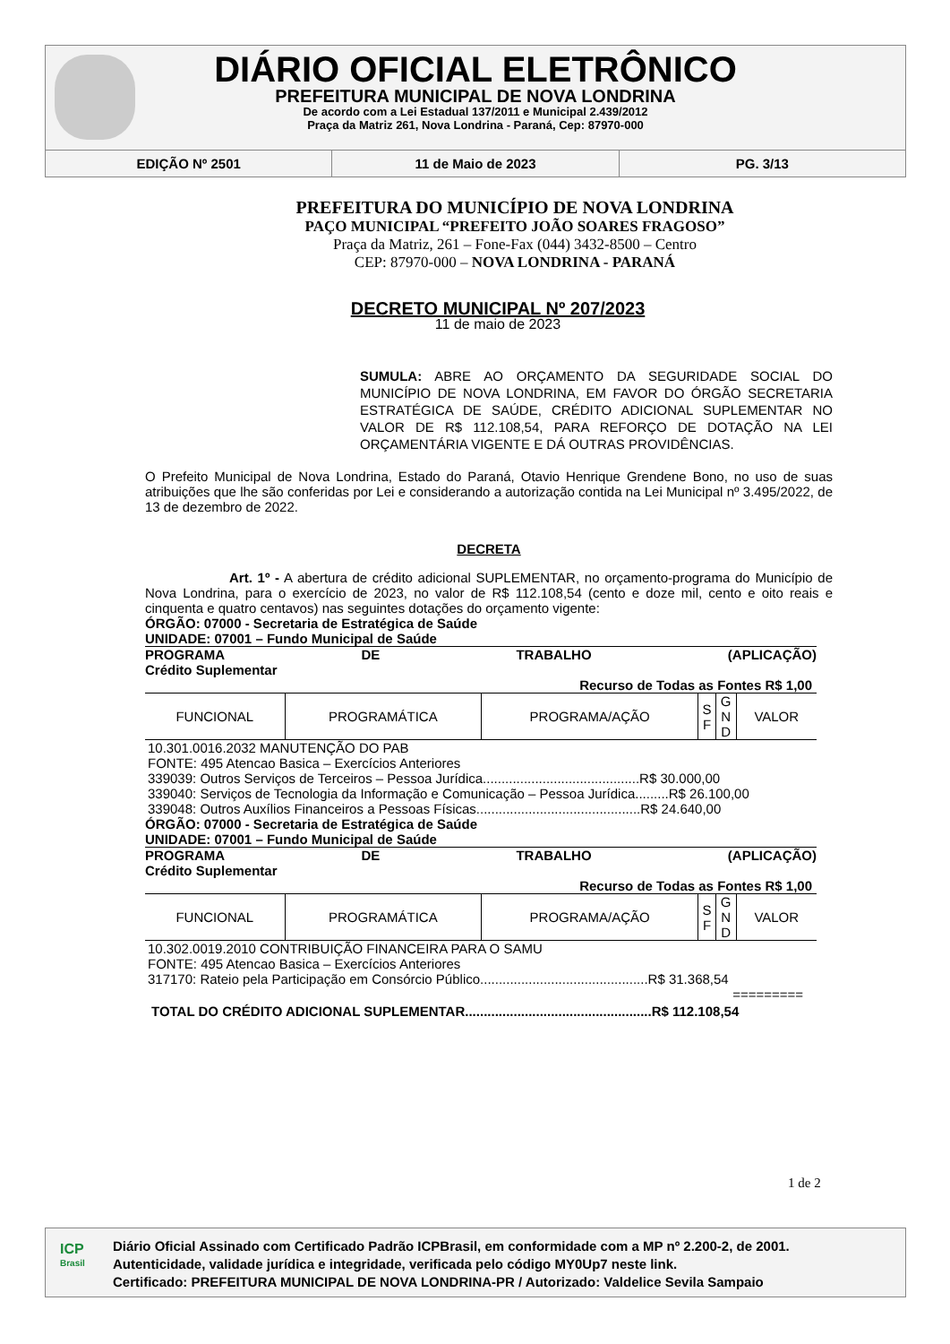DIÁRIO OFICIAL ELETRÔNICO
PREFEITURA MUNICIPAL DE NOVA LONDRINA
De acordo com a Lei Estadual 137/2011 e Municipal 2.439/2012
Praça da Matriz 261, Nova Londrina - Paraná, Cep: 87970-000
EDIÇÃO Nº 2501 11 de Maio de 2023 PG. 3/13
PREFEITURA DO MUNICÍPIO DE NOVA LONDRINA
PAÇO MUNICIPAL “PREFEITO JOÃO SOARES FRAGOSO”
Praça da Matriz, 261 – Fone-Fax (044) 3432-8500 – Centro
CEP: 87970-000 – NOVA LONDRINA - PARANÁ
DECRETO MUNICIPAL Nº 207/2023
11 de maio de 2023
SUMULA: ABRE AO ORÇAMENTO DA SEGURIDADE SOCIAL DO MUNICÍPIO DE NOVA LONDRINA, EM FAVOR DO ÓRGÃO SECRETARIA ESTRATÉGICA DE SAÚDE, CRÉDITO ADICIONAL SUPLEMENTAR NO VALOR DE R$ 112.108,54, PARA REFORÇO DE DOTAÇÃO NA LEI ORÇAMENTÁRIA VIGENTE E DÁ OUTRAS PROVIDÊNCIAS.
O Prefeito Municipal de Nova Londrina, Estado do Paraná, Otavio Henrique Grendene Bono, no uso de suas atribuições que lhe são conferidas por Lei e considerando a autorização contida na Lei Municipal nº 3.495/2022, de 13 de dezembro de 2022.
DECRETA
Art. 1º - A abertura de crédito adicional SUPLEMENTAR, no orçamento-programa do Município de Nova Londrina, para o exercício de 2023, no valor de R$ 112.108,54 (cento e doze mil, cento e oito reais e cinquenta e quatro centavos) nas seguintes dotações do orçamento vigente:
ÓRGÃO: 07000 - Secretaria de Estratégica de Saúde
UNIDADE: 07001 – Fundo Municipal de Saúde
PROGRAMA DE TRABALHO (APLICAÇÃO)
Crédito Suplementar
Recurso de Todas as Fontes R$ 1,00
| FUNCIONAL | PROGRAMÁTICA | PROGRAMA/AÇÃO | S F | G N D | VALOR |
10.301.0016.2032 MANUTENÇÃO DO PAB
FONTE: 495 Atencao Basica – Exercícios Anteriores
339039: Outros Serviços de Terceiros – Pessoa Jurídica..........................................R$ 30.000,00
339040: Serviços de Tecnologia da Informação e Comunicação – Pessoa Jurídica.........R$ 26.100,00
339048: Outros Auxílios Financeiros a Pessoas Físicas............................................R$ 24.640,00
ÓRGÃO: 07000 - Secretaria de Estratégica de Saúde
UNIDADE: 07001 – Fundo Municipal de Saúde
PROGRAMA DE TRABALHO (APLICAÇÃO)
Crédito Suplementar
Recurso de Todas as Fontes R$ 1,00
| FUNCIONAL | PROGRAMÁTICA | PROGRAMA/AÇÃO | S F | G N D | VALOR |
10.302.0019.2010 CONTRIBUIÇÃO FINANCEIRA PARA O SAMU
FONTE: 495 Atencao Basica – Exercícios Anteriores
317170: Rateio pela Participação em Consórcio Público.............................................R$ 31.368,54
=========
TOTAL DO CRÉDITO ADICIONAL SUPLEMENTAR..................................................R$ 112.108,54
1 de 2
ICP
Brasil
Diário Oficial Assinado com Certificado Padrão ICPBrasil, em conformidade com a MP nº 2.200-2, de 2001.
Autenticidade, validade jurídica e integridade, verificada pelo código MY0Up7 neste link.
Certificado: PREFEITURA MUNICIPAL DE NOVA LONDRINA-PR / Autorizado: Valdelice Sevila Sampaio